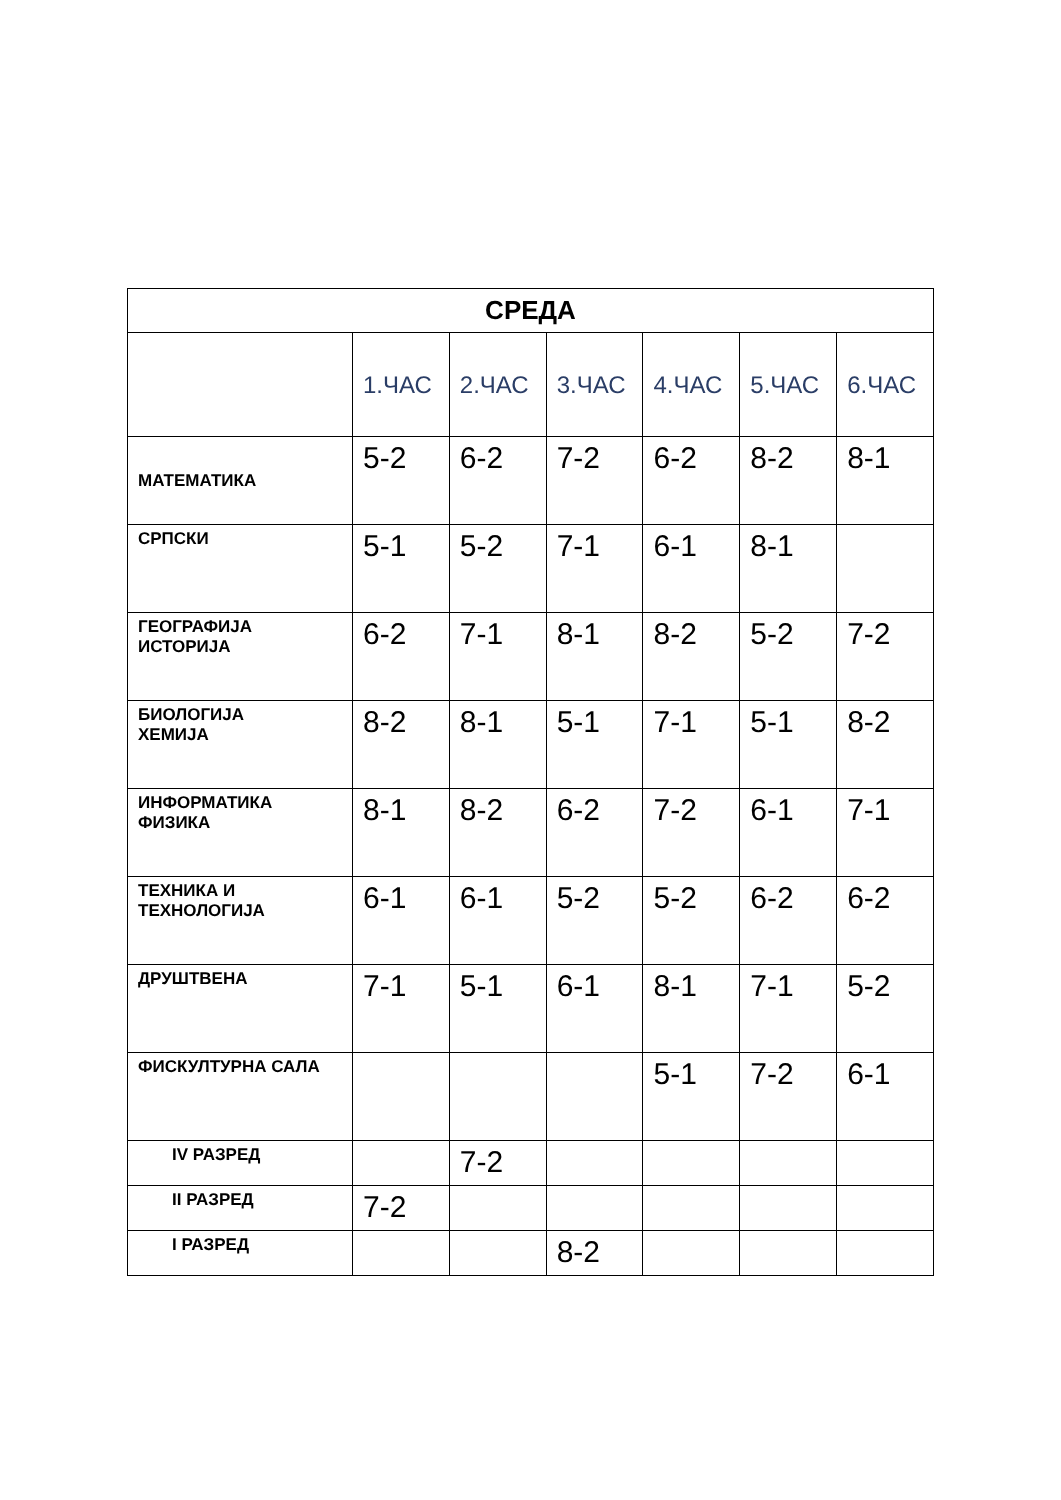| СРЕДА | | | | | | |
| --- | --- | --- | --- | --- | --- | --- |
| | 1.ЧАС | 2.ЧАС | 3.ЧАС | 4.ЧАС | 5.ЧАС | 6.ЧАС |
| МАТЕМАТИКА | 5-2 | 6-2 | 7-2 | 6-2 | 8-2 | 8-1 |
| СРПСКИ | 5-1 | 5-2 | 7-1 | 6-1 | 8-1 | |
| ГЕОГРАФИЈА ИСТОРИЈА | 6-2 | 7-1 | 8-1 | 8-2 | 5-2 | 7-2 |
| БИОЛОГИЈА ХЕМИЈА | 8-2 | 8-1 | 5-1 | 7-1 | 5-1 | 8-2 |
| ИНФОРМАТИКА ФИЗИКА | 8-1 | 8-2 | 6-2 | 7-2 | 6-1 | 7-1 |
| ТЕХНИКА И ТЕХНОЛОГИЈА | 6-1 | 6-1 | 5-2 | 5-2 | 6-2 | 6-2 |
| ДРУШТВЕНА | 7-1 | 5-1 | 6-1 | 8-1 | 7-1 | 5-2 |
| ФИСКУЛТУРНА САЛА | | | | 5-1 | 7-2 | 6-1 |
| IV РАЗРЕД | | 7-2 | | | | |
| II РАЗРЕД | 7-2 | | | | | |
| I РАЗРЕД | | | 8-2 | | | |